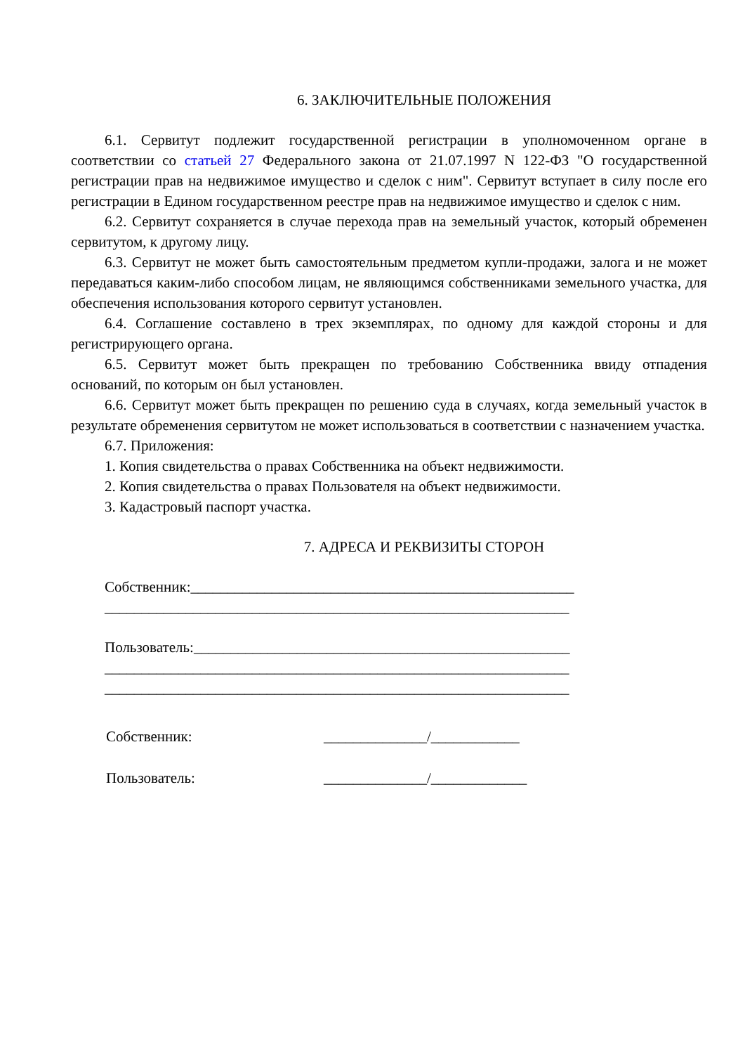6. ЗАКЛЮЧИТЕЛЬНЫЕ ПОЛОЖЕНИЯ
6.1. Сервитут подлежит государственной регистрации в уполномоченном органе в соответствии со статьей 27 Федерального закона от 21.07.1997 N 122-ФЗ "О государственной регистрации прав на недвижимое имущество и сделок с ним". Сервитут вступает в силу после его регистрации в Едином государственном реестре прав на недвижимое имущество и сделок с ним.
6.2. Сервитут сохраняется в случае перехода прав на земельный участок, который обременен сервитутом, к другому лицу.
6.3. Сервитут не может быть самостоятельным предметом купли-продажи, залога и не может передаваться каким-либо способом лицам, не являющимся собственниками земельного участка, для обеспечения использования которого сервитут установлен.
6.4. Соглашение составлено в трех экземплярах, по одному для каждой стороны и для регистрирующего органа.
6.5. Сервитут может быть прекращен по требованию Собственника ввиду отпадения оснований, по которым он был установлен.
6.6. Сервитут может быть прекращен по решению суда в случаях, когда земельный участок в результате обременения сервитутом не может использоваться в соответствии с назначением участка.
6.7. Приложения:
1. Копия свидетельства о правах Собственника на объект недвижимости.
2. Копия свидетельства о правах Пользователя на объект недвижимости.
3. Кадастровый паспорт участка.
7. АДРЕСА И РЕКВИЗИТЫ СТОРОН
Собственник:____________________________________________________
_______________________________________________________________
Пользователь:___________________________________________________
_______________________________________________________________
_______________________________________________________________
Собственник: ______________/____________
Пользователь: ______________/_____________